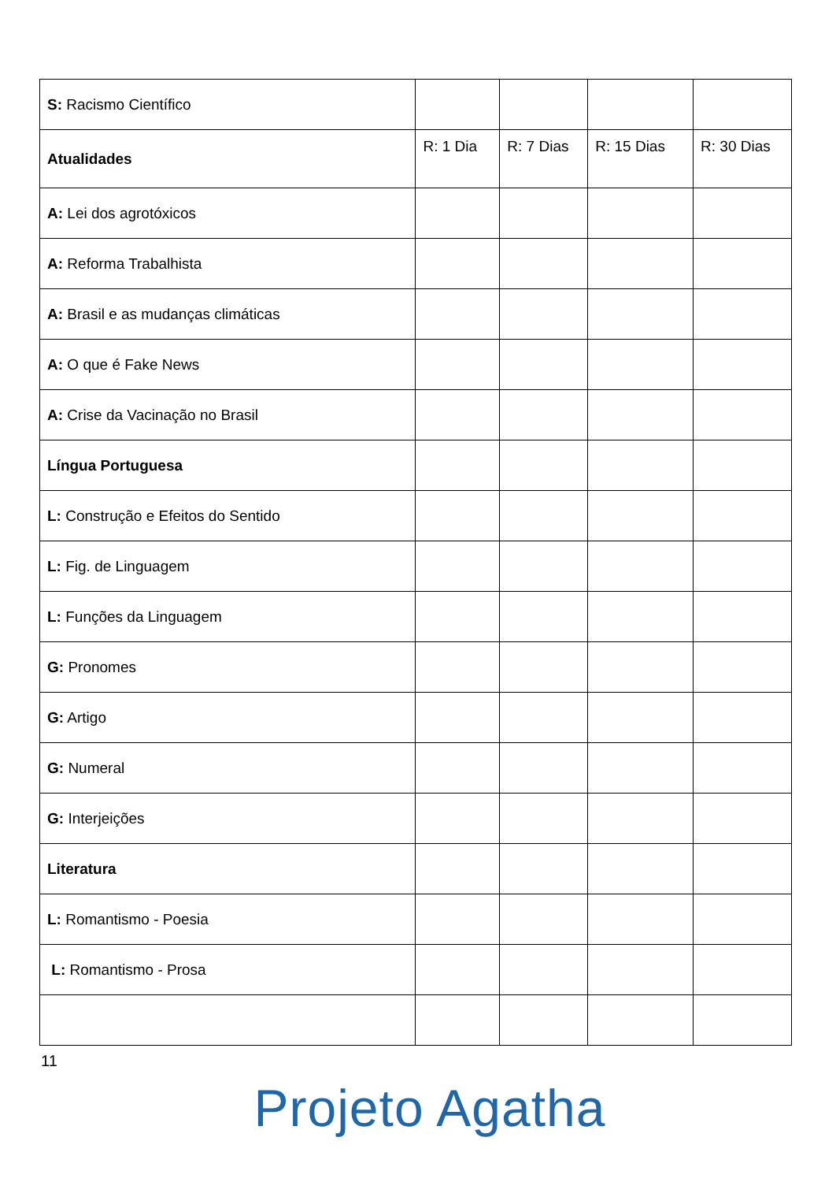| S: Racismo Científico | | | | |
| Atualidades | R: 1 Dia | R: 7 Dias | R: 15 Dias | R: 30 Dias |
| A: Lei dos agrotóxicos | | | | |
| A: Reforma Trabalhista | | | | |
| A: Brasil e as mudanças climáticas | | | | |
| A: O que é Fake News | | | | |
| A: Crise da Vacinação no Brasil | | | | |
| Língua Portuguesa | | | | |
| L: Construção e Efeitos do Sentido | | | | |
| L: Fig. de Linguagem | | | | |
| L: Funções da Linguagem | | | | |
| G: Pronomes | | | | |
| G: Artigo | | | | |
| G: Numeral | | | | |
| G: Interjeições | | | | |
| Literatura | | | | |
| L: Romantismo - Poesia | | | | |
| L: Romantismo - Prosa | | | | |
11
Projeto Agatha